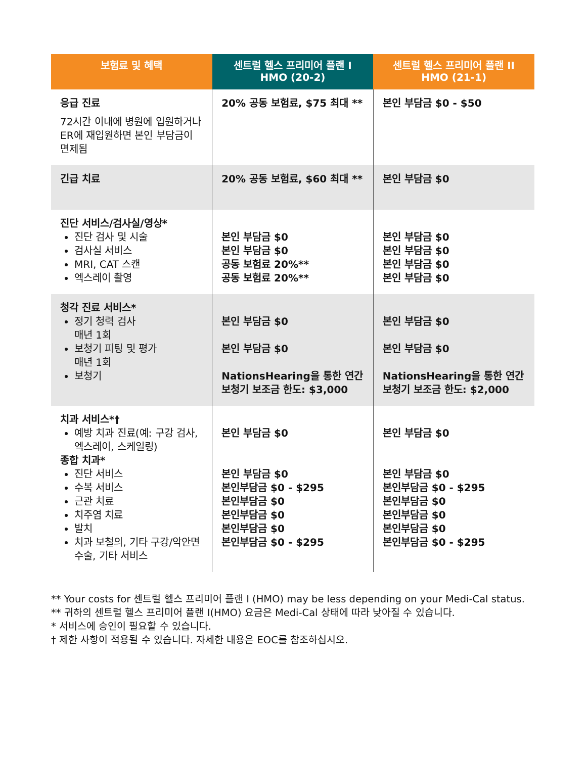| 보험료 및 혜택 | 센트럴 헬스 프리미어 플랜 I HMO (20-2) | 센트럴 헬스 프리미어 플랜 II HMO (21-1) |
| --- | --- | --- |
| 응급 진료 72시간 이내에 병원에 입원하거나 ER에 재입원하면 본인 부담금이 면제됨 | 20% 공동 보험료, $75 최대 ** | 본인 부담금 $0 - $50 |
| 긴급 치료 | 20% 공동 보험료, $60 최대 ** | 본인 부담금 $0 |
| 진단 서비스/검사실/영상* 진단 검사 및 시술 검사실 서비스 MRI, CAT 스캔 엑스레이 촬영 | 본인 부담금 $0 본인 부담금 $0 공동 보험료 20%** 공동 보험료 20%** | 본인 부담금 $0 본인 부담금 $0 본인 부담금 $0 본인 부담금 $0 |
| 청각 진료 서비스* 정기 청력 검사 매년 1회 보청기 피팅 및 평가 매년 1회 보청기 | 본인 부담금 $0 본인 부담금 $0 NationsHearing을 통한 연간 보청기 보조금 한도: $3,000 | 본인 부담금 $0 본인 부담금 $0 NationsHearing을 통한 연간 보청기 보조금 한도: $2,000 |
| 치과 서비스*† 예방 치과 진료(예: 구강 검사, 엑스레이, 스케일링) 종합 치과* 진단 서비스 수복 서비스 근관 치료 치주염 치료 발치 치과 보철의, 기타 구강/악안면 수술, 기타 서비스 | 본인 부담금 $0 본인 부담금 $0 본인부담금 $0 - $295 본인부담금 $0 본인부담금 $0 본인부담금 $0 본인부담금 $0 - $295 | 본인 부담금 $0 본인 부담금 $0 본인부담금 $0 - $295 본인부담금 $0 본인부담금 $0 본인부담금 $0 본인부담금 $0 - $295 |
** Your costs for 센트럴 헬스 프리미어 플랜 I (HMO) may be less depending on your Medi-Cal status.
** 귀하의 센트럴 헬스 프리미어 플랜 I(HMO) 요금은 Medi-Cal 상태에 따라 낮아질 수 있습니다.
* 서비스에 승인이 필요할 수 있습니다.
† 제한 사항이 적용될 수 있습니다. 자세한 내용은 EOC를 참조하십시오.